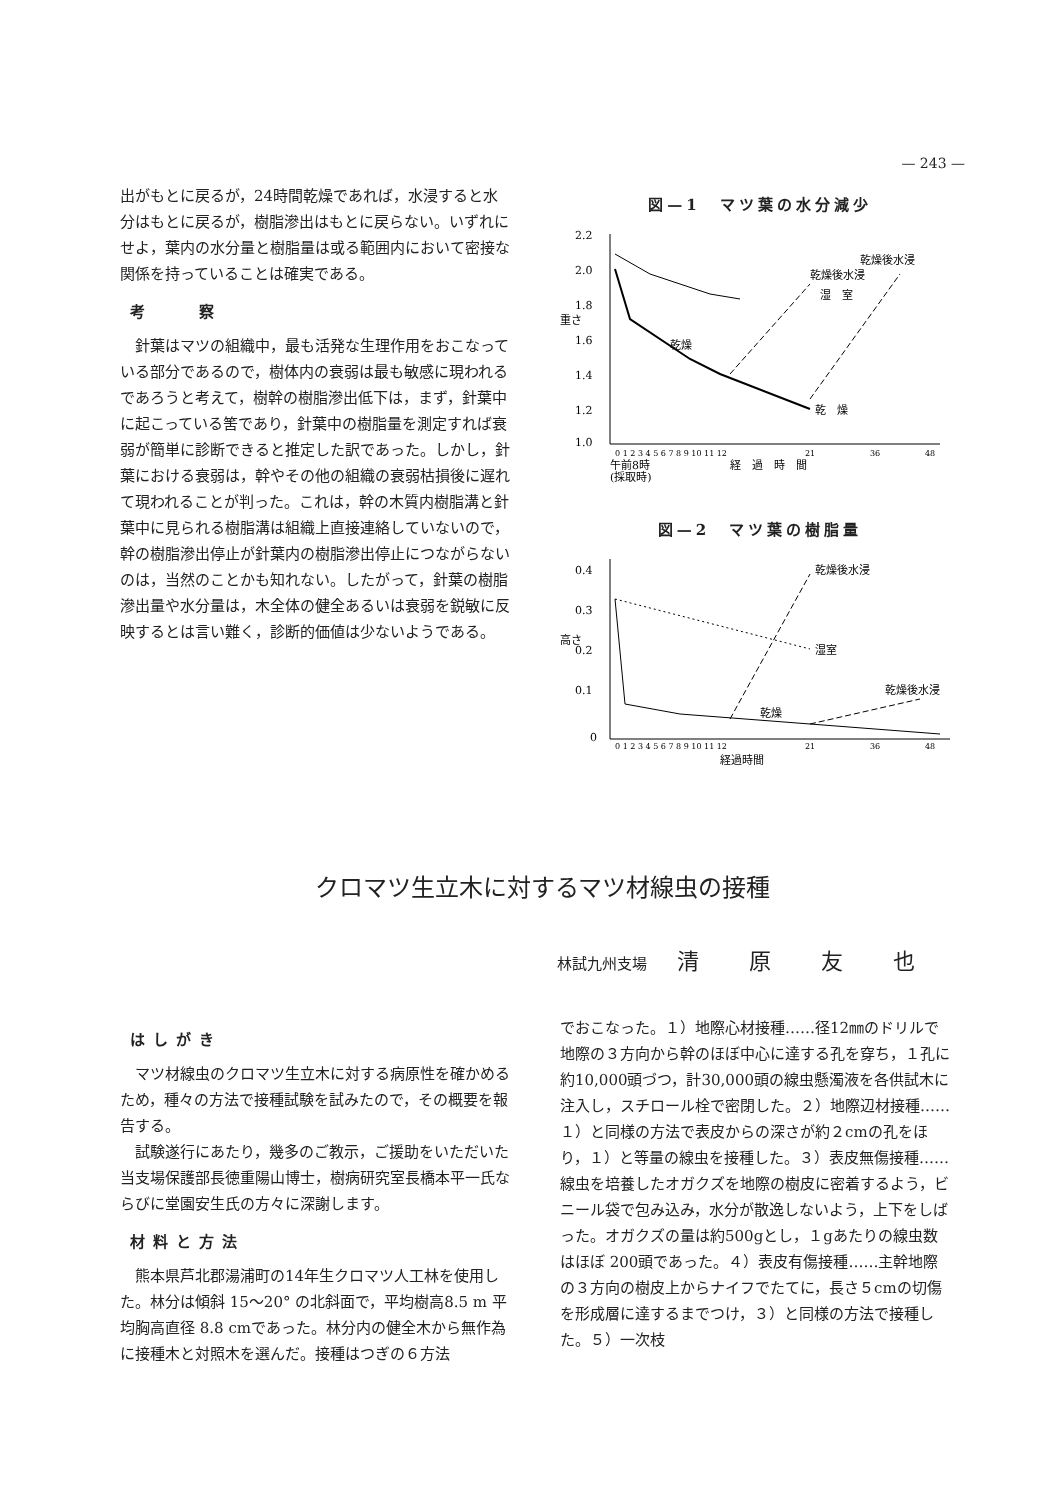— 243 —
出がもとに戻るが，24時間乾燥であれば，水浸すると水分はもとに戻るが，樹脂滲出はもとに戻らない。いずれにせよ，葉内の水分量と樹脂量は或る範囲内において密接な関係を持っていることは確実である。
考　　察
針葉はマツの組織中，最も活発な生理作用をおこなっている部分であるので，樹体内の衰弱は最も敏感に現われるであろうと考えて，樹幹の樹脂滲出低下は，まず，針葉中に起こっている筈であり，針葉中の樹脂量を測定すれば衰弱が簡単に診断できると推定した訳であった。しかし，針葉における衰弱は，幹やその他の組織の衰弱枯損後に遅れて現われることが判った。これは，幹の木質内樹脂溝と針葉中に見られる樹脂溝は組織上直接連絡していないので，幹の樹脂滲出停止が針葉内の樹脂滲出停止につながらないのは，当然のことかも知れない。したがって，針葉の樹脂滲出量や水分量は，木全体の健全あるいは衰弱を鋭敏に反映するとは言い難く，診断的価値は少ないようである。
図—1　マツ葉の水分減少
2.2
2.0
1.8
1.6
1.4
1.2
1.0
重さ
乾燥後水浸
乾燥後水浸
湿　室
乾　燥
乾燥
0 1 2 3 4 5 6 7 8 9 10 11 12
21
36
48
午前8時
(採取時)
経　過　時　間
図—2　マツ葉の樹脂量
0.4
0.3
0.2
0.1
0
高さ
乾燥後水浸
湿室
乾燥後水浸
乾燥
0 1 2 3 4 5 6 7 8 9 10 11 12
21
36
48
経過時間
クロマツ生立木に対するマツ材線虫の接種
林試九州支場 清原友也
はしがき
マツ材線虫のクロマツ生立木に対する病原性を確かめるため，種々の方法で接種試験を試みたので，その概要を報告する。
試験遂行にあたり，幾多のご教示，ご援助をいただいた当支場保護部長徳重陽山博士，樹病研究室長橋本平一氏ならびに堂園安生氏の方々に深謝します。
材料と方法
熊本県芦北郡湯浦町の14年生クロマツ人工林を使用した。林分は傾斜 15～20° の北斜面で，平均樹高8.5 m 平均胸高直径 8.8 cmであった。林分内の健全木から無作為に接種木と対照木を選んだ。接種はつぎの６方法
でおこなった。１）地際心材接種……径12㎜のドリルで地際の３方向から幹のほぼ中心に達する孔を穿ち，１孔に約10,000頭づつ，計30,000頭の線虫懸濁液を各供試木に注入し，スチロール栓で密閉した。２）地際辺材接種……１）と同様の方法で表皮からの深さが約２cmの孔をほり，１）と等量の線虫を接種した。３）表皮無傷接種……線虫を培養したオガクズを地際の樹皮に密着するよう，ビニール袋で包み込み，水分が散逸しないよう，上下をしばった。オガクズの量は約500gとし，１gあたりの線虫数はほぼ 200頭であった。４）表皮有傷接種……主幹地際の３方向の樹皮上からナイフでたてに，長さ５cmの切傷を形成層に達するまでつけ，３）と同様の方法で接種した。５）一次枝